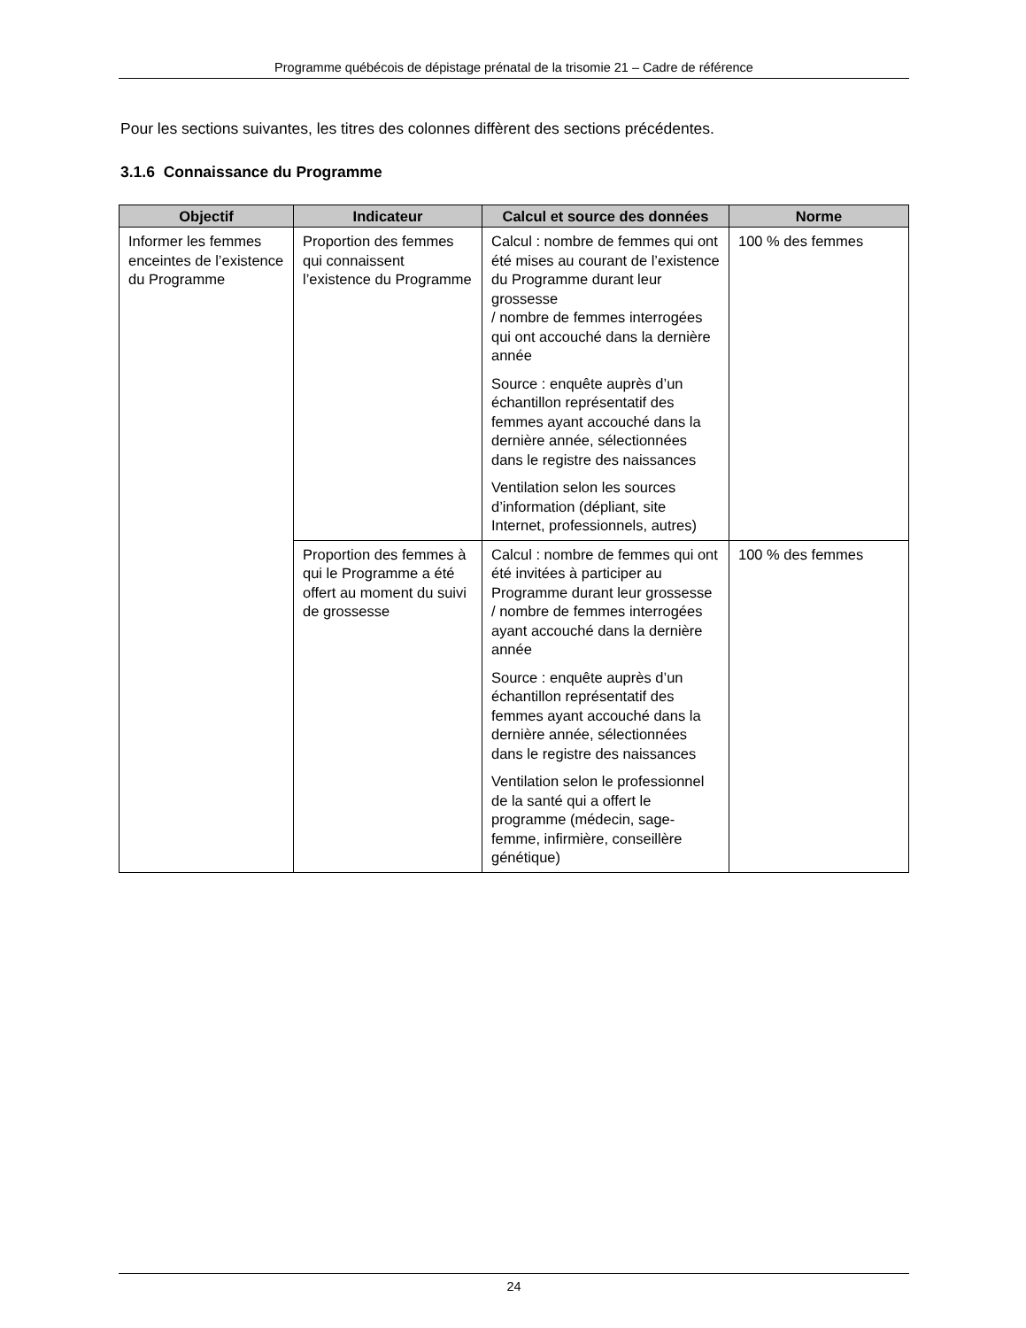Programme québécois de dépistage prénatal de la trisomie 21 – Cadre de référence
Pour les sections suivantes, les titres des colonnes diffèrent des sections précédentes.
3.1.6 Connaissance du Programme
| Objectif | Indicateur | Calcul et source des données | Norme |
| --- | --- | --- | --- |
| Informer les femmes enceintes de l’existence du Programme | Proportion des femmes qui connaissent l’existence du Programme | Calcul : nombre de femmes qui ont été mises au courant de l’existence du Programme durant leur grossesse / nombre de femmes interrogées qui ont accouché dans la dernière année Source : enquête auprès d’un échantillon représentatif des femmes ayant accouché dans la dernière année, sélectionnées dans le registre des naissances Ventilation selon les sources d’information (dépliant, site Internet, professionnels, autres) | 100 % des femmes |
| | Proportion des femmes à qui le Programme a été offert au moment du suivi de grossesse | Calcul : nombre de femmes qui ont été invitées à participer au Programme durant leur grossesse / nombre de femmes interrogées ayant accouché dans la dernière année Source : enquête auprès d’un échantillon représentatif des femmes ayant accouché dans la dernière année, sélectionnées dans le registre des naissances Ventilation selon le professionnel de la santé qui a offert le programme (médecin, sage-femme, infirmière, conseillère génétique) | 100 % des femmes |
24